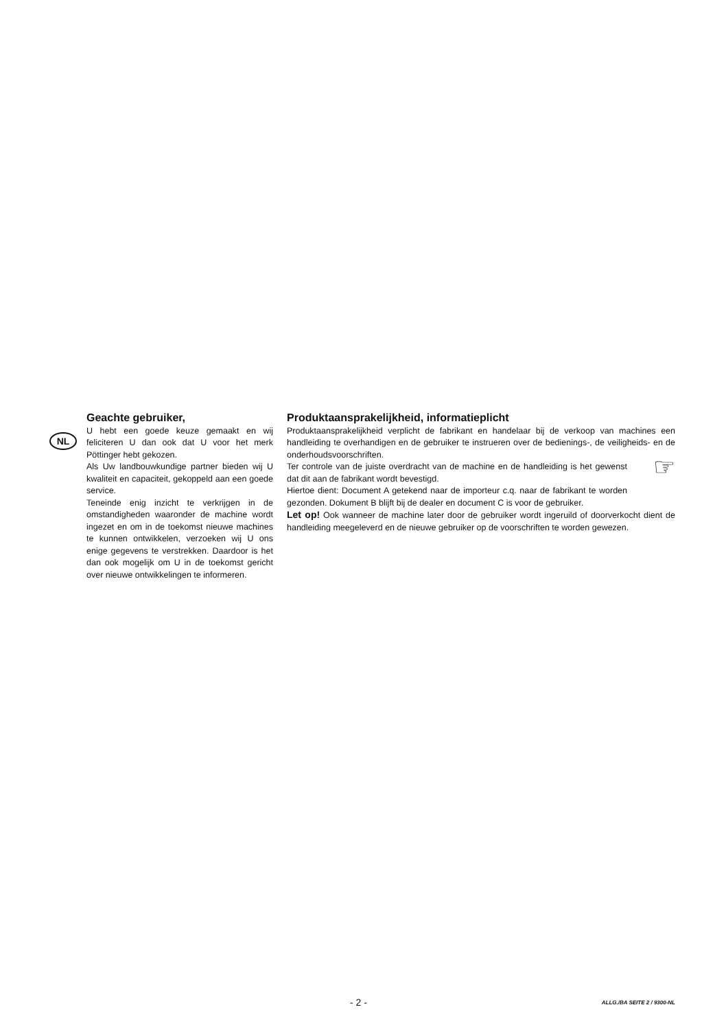NL
Geachte gebruiker,
U hebt een goede keuze gemaakt en wij feliciteren U dan ook dat U voor het merk Pöttinger hebt gekozen.
Als Uw landbouwkundige partner bieden wij U kwaliteit en capaciteit, gekoppeld aan een goede service.
Teneinde enig inzicht te verkrijgen in de omstandigheden waaronder de machine wordt ingezet en om in de toekomst nieuwe machines te kunnen ontwikkelen, verzoeken wij U ons enige gegevens te verstrekken. Daardoor is het dan ook mogelijk om U in de toekomst gericht over nieuwe ontwikkelingen te informeren.
Produktaansprakelijkheid, informatieplicht
Produktaansprakelijkheid verplicht de fabrikant en handelaar bij de verkoop van machines een handleiding te overhandigen en de gebruiker te instrueren over de bedienings-, de veiligheids- en de onderhoudsvoorschriften.
Ter controle van de juiste overdracht van de machine en de handleiding is het gewenst dat dit aan de fabrikant wordt bevestigd.
Hiertoe dient: Document A getekend naar de importeur c.q. naar de fabrikant te worden gezonden. Dokument B blijft bij de dealer en document C is voor de gebruiker.
☞
Let op! Ook wanneer de machine later door de gebruiker wordt ingeruild of doorverkocht dient de handleiding meegeleverd en de nieuwe gebruiker op de voorschriften te worden gewezen.
- 2 - ALLG./BA SEITE 2 / 9300-NL